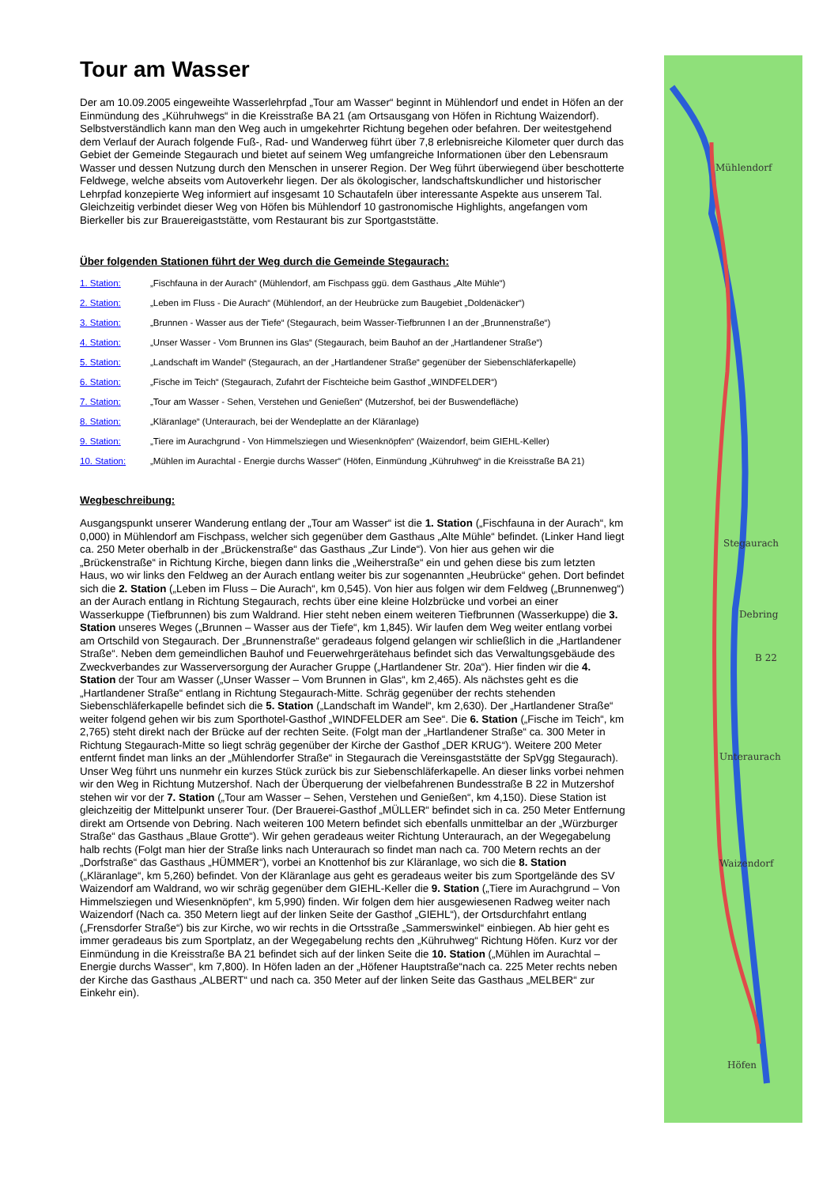Tour am Wasser
Der am 10.09.2005 eingeweihte Wasserlehrpfad „Tour am Wasser“ beginnt in Mühlendorf und endet in Höfen an der Einmündung des „Kühruhwegs“ in die Kreisstraße BA 21 (am Ortsausgang von Höfen in Richtung Waizendorf). Selbstverständlich kann man den Weg auch in umgekehrter Richtung begehen oder befahren. Der weitestgehend dem Verlauf der Aurach folgende Fuß-, Rad- und Wanderweg führt über 7,8 erlebnisreiche Kilometer quer durch das Gebiet der Gemeinde Stegaurach und bietet auf seinem Weg umfangreiche Informationen über den Lebensraum Wasser und dessen Nutzung durch den Menschen in unserer Region. Der Weg führt überwiegend über beschotterte Feldwege, welche abseits vom Autoverkehr liegen. Der als ökologischer, landschaftskundlicher und historischer Lehrpfad konzepierte Weg informiert auf insgesamt 10 Schautafeln über interessante Aspekte aus unserem Tal. Gleichzeitig verbindet dieser Weg von Höfen bis Mühlendorf 10 gastronomische Highlights, angefangen vom Bierkeller bis zur Brauereigaststätte, vom Restaurant bis zur Sportgaststätte.
Über folgenden Stationen führt der Weg durch die Gemeinde Stegaurach:
1. Station: „Fischfauna in der Aurach“ (Mühlendorf, am Fischpass ggü. dem Gasthaus „Alte Mühle“)
2. Station: „Leben im Fluss - Die Aurach“ (Mühlendorf, an der Heubrücke zum Baugebiet „Doldenäcker“)
3. Station: „Brunnen - Wasser aus der Tiefe“ (Stegaurach, beim Wasser-Tiefbrunnen I an der „Brunnenstraße“)
4. Station: „Unser Wasser - Vom Brunnen ins Glas“ (Stegaurach, beim Bauhof an der „Hartlandener Straße“)
5. Station: „Landschaft im Wandel“ (Stegaurach, an der „Hartlandener Straße“ gegenüber der Siebenschläferkapelle)
6. Station: „Fische im Teich“ (Stegaurach, Zufahrt der Fischteiche beim Gasthof „WINDFELDER“)
7. Station: „Tour am Wasser - Sehen, Verstehen und Genießen“ (Mutzershof, bei der Buswendefläche)
8. Station: „Kläranlage“ (Unteraurach, bei der Wendeplatte an der Kläranlage)
9. Station: „Tiere im Aurachgrund - Von Himmelsziegen und Wiesenknöpfen“ (Waizendorf, beim GIEHL-Keller)
10. Station: „Mühlen im Aurachtal - Energie durchs Wasser“ (Höfen, Einmündung „Kühruhweg“ in die Kreisstraße BA 21)
Wegbeschreibung:
Ausgangspunkt unserer Wanderung entlang der „Tour am Wasser“ ist die 1. Station („Fischfauna in der Aurach“, km 0,000) in Mühlendorf am Fischpass, welcher sich gegenüber dem Gasthaus „Alte Mühle“ befindet. (Linker Hand liegt ca. 250 Meter oberhalb in der „Brückenstraße“ das Gasthaus „Zur Linde“). Von hier aus gehen wir die „Brückenstraße“ in Richtung Kirche, biegen dann links die „Weiherstraße“ ein und gehen diese bis zum letzten Haus, wo wir links den Feldweg an der Aurach entlang weiter bis zur sogenannten „Heubrücke“ gehen. Dort befindet sich die 2. Station („Leben im Fluss – Die Aurach“, km 0,545). Von hier aus folgen wir dem Feldweg („Brunnenweg“) an der Aurach entlang in Richtung Stegaurach, rechts über eine kleine Holzbrücke und vorbei an einer Wasserkuppe (Tiefbrunnen) bis zum Waldrand. Hier steht neben einem weiteren Tiefbrunnen (Wasserkuppe) die 3. Station unseres Weges („Brunnen – Wasser aus der Tiefe“, km 1,845). Wir laufen dem Weg weiter entlang vorbei am Ortschild von Stegaurach. Der „Brunnenstraße“ geradeaus folgend gelangen wir schließlich in die „Hartlandener Straße“. Neben dem gemeindlichen Bauhof und Feuerwehrgerätehaus befindet sich das Verwaltungsgebäude des Zweckverbandes zur Wasserversorgung der Auracher Gruppe („Hartlandener Str. 20a“). Hier finden wir die 4. Station der Tour am Wasser („Unser Wasser – Vom Brunnen in Glas“, km 2,465). Als nächstes geht es die „Hartlandener Straße“ entlang in Richtung Stegaurach-Mitte. Schräg gegenüber der rechts stehenden Siebenschläferkapelle befindet sich die 5. Station („Landschaft im Wandel“, km 2,630). Der „Hartlandener Straße“ weiter folgend gehen wir bis zum Sporthotel-Gasthof „WINDFELDER am See“. Die 6. Station („Fische im Teich“, km 2,765) steht direkt nach der Brücke auf der rechten Seite. (Folgt man der „Hartlandener Straße“ ca. 300 Meter in Richtung Stegaurach-Mitte so liegt schräg gegenüber der Kirche der Gasthof „DER KRUG“). Weitere 200 Meter entfernt findet man links an der „Mühlendorfer Straße“ in Stegaurach die Vereinsgaststätte der SpVgg Stegaurach). Unser Weg führt uns nunmehr ein kurzes Stück zurück bis zur Siebenschläferkapelle. An dieser links vorbei nehmen wir den Weg in Richtung Mutzershof. Nach der Überquerung der vielbefahrenen Bundesstraße B 22 in Mutzershof stehen wir vor der 7. Station („Tour am Wasser – Sehen, Verstehen und Genießen“, km 4,150). Diese Station ist gleichzeitig der Mittelpunkt unserer Tour. (Der Brauerei-Gasthof „MÜLLER“ befindet sich in ca. 250 Meter Entfernung direkt am Ortsende von Debring. Nach weiteren 100 Metern befindet sich ebenfalls unmittelbar an der „Würzburger Straße“ das Gasthaus „Blaue Grotte“). Wir gehen geradeaus weiter Richtung Unteraurach, an der Wegegabelung halb rechts (Folgt man hier der Straße links nach Unteraurach so findet man nach ca. 700 Metern rechts an der „Dorfstraße“ das Gasthaus „HÜMMER“), vorbei an Knottenhof bis zur Kläranlage, wo sich die 8. Station („Kläranlage“, km 5,260) befindet. Von der Kläranlage aus geht es geradeaus weiter bis zum Sportgelände des SV Waizendorf am Waldrand, wo wir schräg gegenüber dem GIEHL-Keller die 9. Station („Tiere im Aurachgrund – Von Himmelsziegen und Wiesenknöpfen“, km 5,990) finden. Wir folgen dem hier ausgewiesenen Radweg weiter nach Waizendorf (Nach ca. 350 Metern liegt auf der linken Seite der Gasthof „GIEHL“), der Ortsdurchfahrt entlang („Frensdorfer Straße“) bis zur Kirche, wo wir rechts in die Ortsstraße „Sammerswinkel“ einbiegen. Ab hier geht es immer geradeaus bis zum Sportplatz, an der Wegegabelung rechts den „Kühruhweg“ Richtung Höfen. Kurz vor der Einmündung in die Kreisstraße BA 21 befindet sich auf der linken Seite die 10. Station („Mühlen im Aurachtal – Energie durchs Wasser“, km 7,800). In Höfen laden an der „Höfener Hauptstraße“nach ca. 225 Meter rechts neben der Kirche das Gasthaus „ALBERT“ und nach ca. 350 Meter auf der linken Seite das Gasthaus „MELBER“ zur Einkehr ein).
Mühlendorf
Stegaurach
Debring
B 22
Unteraurach
Waizendorf
Höfen